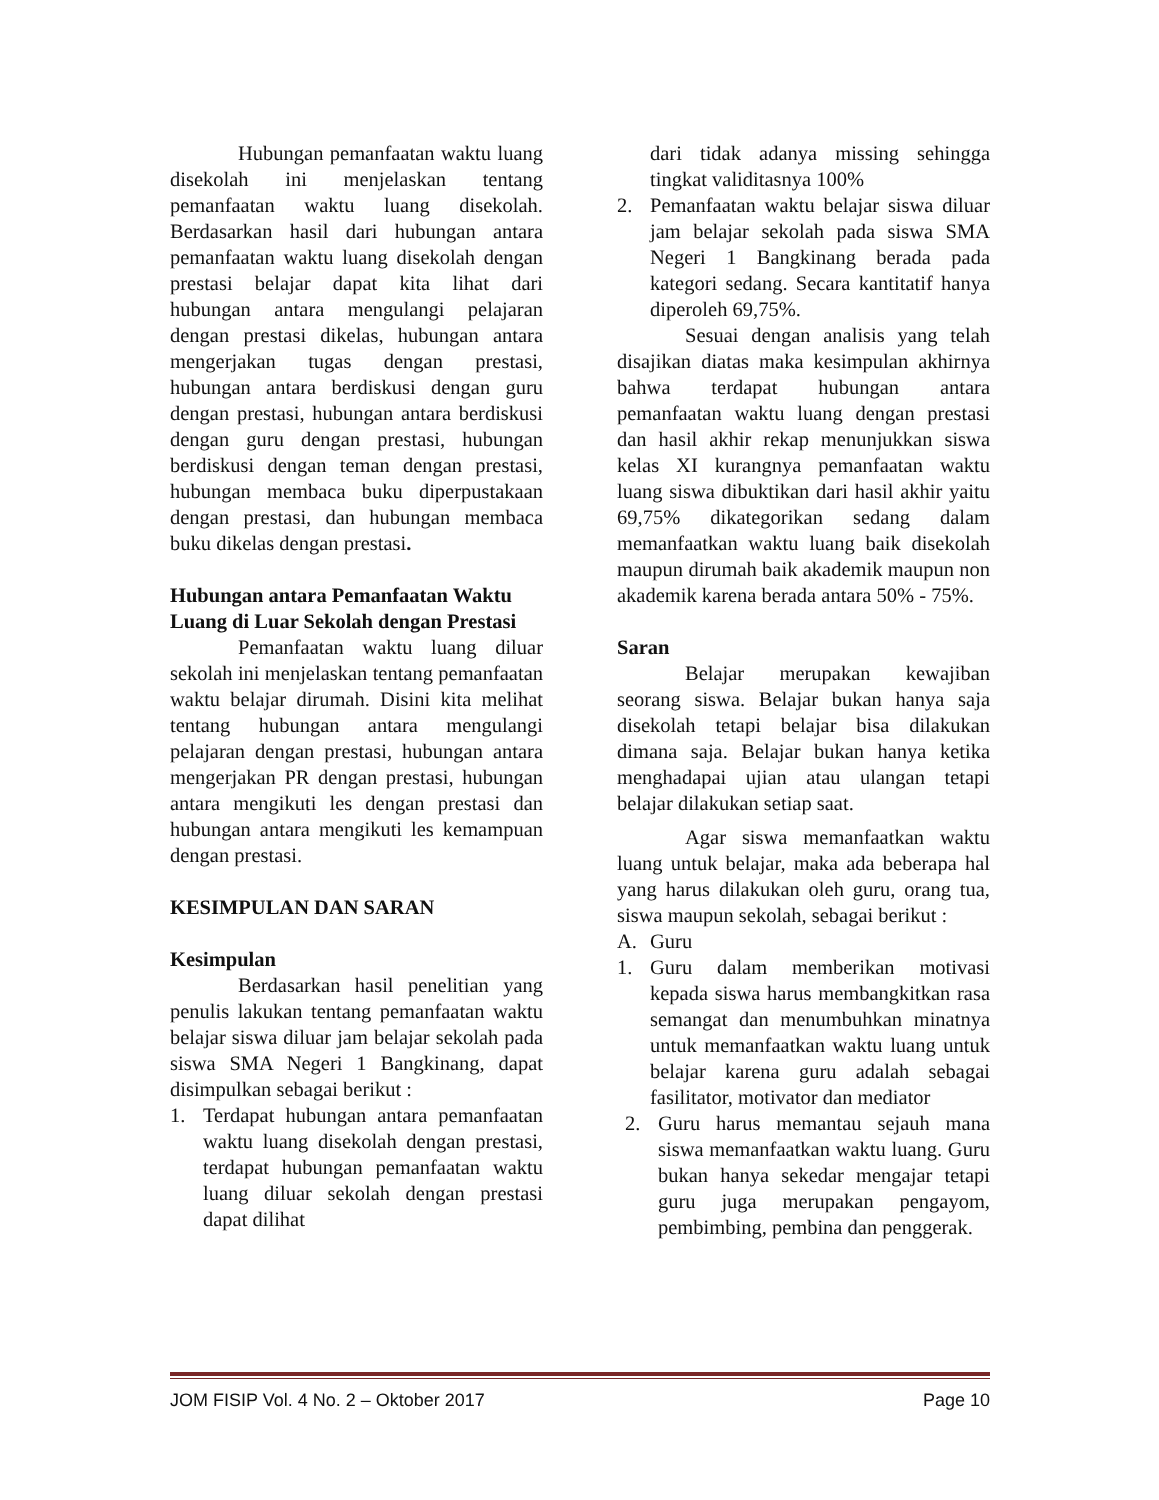Hubungan pemanfaatan waktu luang disekolah ini menjelaskan tentang pemanfaatan waktu luang disekolah. Berdasarkan hasil dari hubungan antara pemanfaatan waktu luang disekolah dengan prestasi belajar dapat kita lihat dari hubungan antara mengulangi pelajaran dengan prestasi dikelas, hubungan antara mengerjakan tugas dengan prestasi, hubungan antara berdiskusi dengan guru dengan prestasi, hubungan antara berdiskusi dengan guru dengan prestasi, hubungan berdiskusi dengan teman dengan prestasi, hubungan membaca buku diperpustakaan dengan prestasi, dan hubungan membaca buku dikelas dengan prestasi.
Hubungan antara Pemanfaatan Waktu Luang di Luar Sekolah dengan Prestasi
Pemanfaatan waktu luang diluar sekolah ini menjelaskan tentang pemanfaatan waktu belajar dirumah. Disini kita melihat tentang hubungan antara mengulangi pelajaran dengan prestasi, hubungan antara mengerjakan PR dengan prestasi, hubungan antara mengikuti les dengan prestasi dan hubungan antara mengikuti les kemampuan dengan prestasi.
KESIMPULAN DAN SARAN
Kesimpulan
Berdasarkan hasil penelitian yang penulis lakukan tentang pemanfaatan waktu belajar siswa diluar jam belajar sekolah pada siswa SMA Negeri 1 Bangkinang, dapat disimpulkan sebagai berikut :
1. Terdapat hubungan antara pemanfaatan waktu luang disekolah dengan prestasi, terdapat hubungan pemanfaatan waktu luang diluar sekolah dengan prestasi dapat dilihat
dari tidak adanya missing sehingga tingkat validitasnya 100%
2. Pemanfaatan waktu belajar siswa diluar jam belajar sekolah pada siswa SMA Negeri 1 Bangkinang berada pada kategori sedang. Secara kantitatif hanya diperoleh 69,75%.
Sesuai dengan analisis yang telah disajikan diatas maka kesimpulan akhirnya bahwa terdapat hubungan antara pemanfaatan waktu luang dengan prestasi dan hasil akhir rekap menunjukkan siswa kelas XI kurangnya pemanfaatan waktu luang siswa dibuktikan dari hasil akhir yaitu 69,75% dikategorikan sedang dalam memanfaatkan waktu luang baik disekolah maupun dirumah baik akademik maupun non akademik karena berada antara 50% - 75%.
Saran
Belajar merupakan kewajiban seorang siswa. Belajar bukan hanya saja disekolah tetapi belajar bisa dilakukan dimana saja. Belajar bukan hanya ketika menghadapai ujian atau ulangan tetapi belajar dilakukan setiap saat.
Agar siswa memanfaatkan waktu luang untuk belajar, maka ada beberapa hal yang harus dilakukan oleh guru, orang tua, siswa maupun sekolah, sebagai berikut :
A. Guru
1. Guru dalam memberikan motivasi kepada siswa harus membangkitkan rasa semangat dan menumbuhkan minatnya untuk memanfaatkan waktu luang untuk belajar karena guru adalah sebagai fasilitator, motivator dan mediator
2. Guru harus memantau sejauh mana siswa memanfaatkan waktu luang. Guru bukan hanya sekedar mengajar tetapi guru juga merupakan pengayom, pembimbing, pembina dan penggerak.
JOM FISIP Vol. 4 No. 2 – Oktober 2017 Page 10